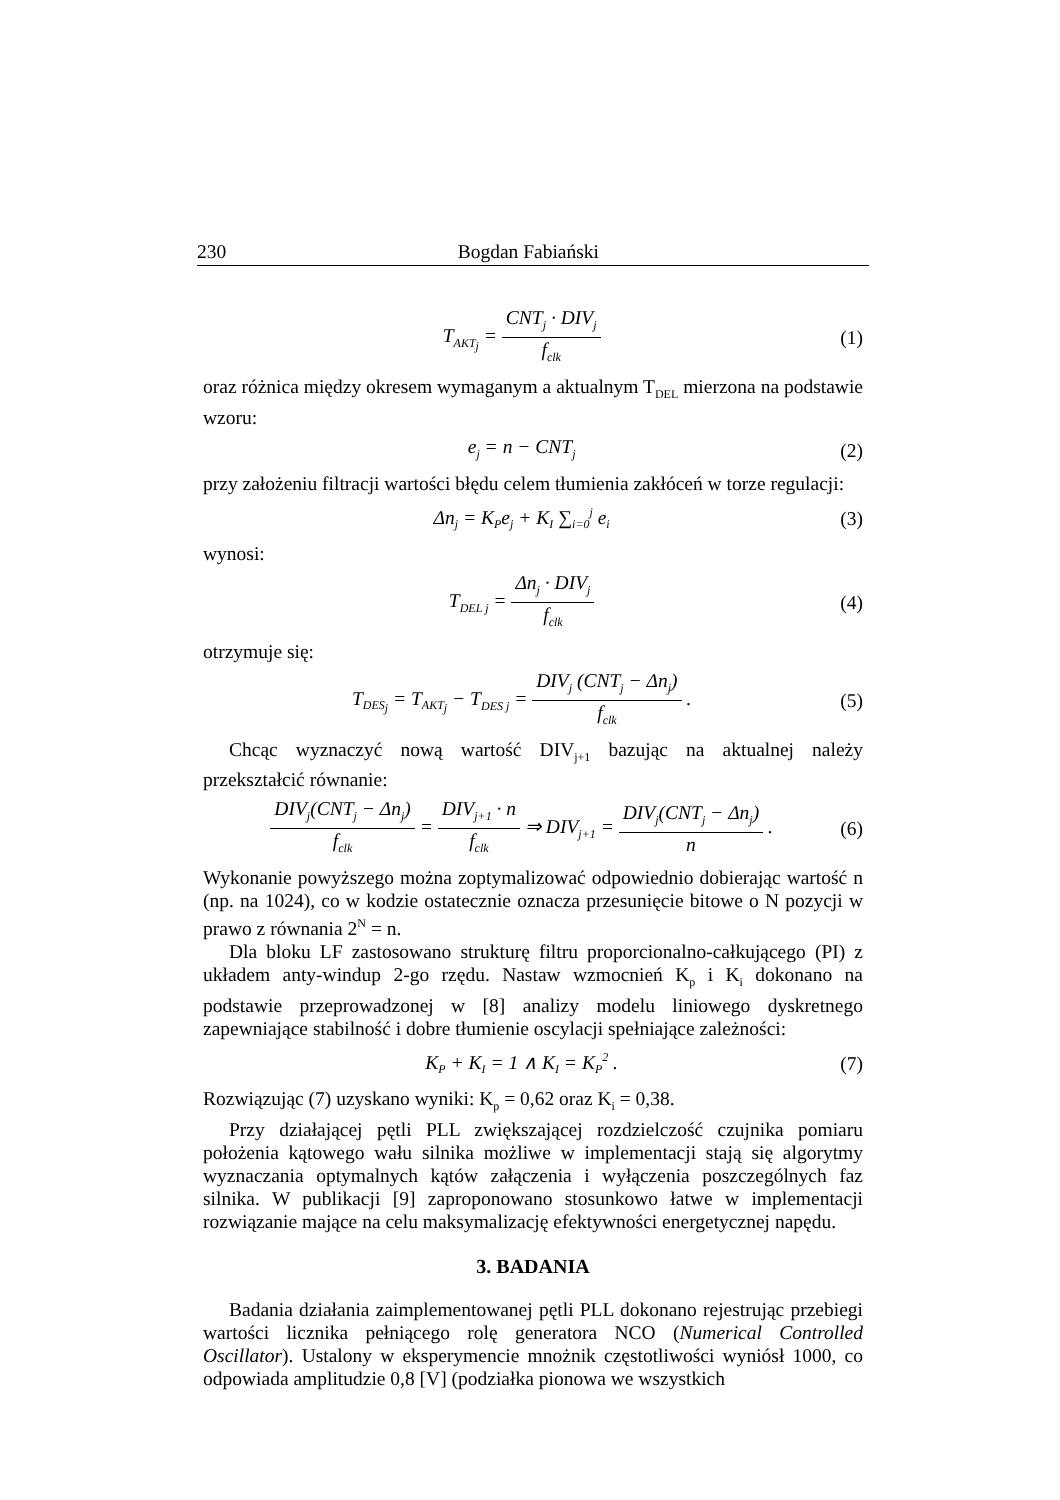230 Bogdan Fabiański
T<sub>AKT<sub>j</sub></sub> = CNT<sub>j</sub> · DIV<sub>j</sub> f<sub>clk</sub>
(1)
oraz różnica między okresem wymaganym a aktualnym T<sub>DEL</sub> mierzona na podstawie wzoru:
e<sub>j</sub> = n − CNT<sub>j</sub>
(2)
przy założeniu filtracji wartości błędu celem tłumienia zakłóceń w torze regulacji:
Δn<sub>j</sub> = K<sub>P</sub>e<sub>j</sub> + K<sub>I</sub> ∑<sub>i=0</sub><sup>j</sup> e<sub>i</sub>
(3)
wynosi:
T<sub>DEL j</sub> = Δn<sub>j</sub> · DIV<sub>j</sub> f<sub>clk</sub>
(4)
otrzymuje się:
T<sub>DES<sub>j</sub></sub> = T<sub>AKT<sub>j</sub></sub> − T<sub>DES j</sub> = DIV<sub>j</sub> (CNT<sub>j</sub> − Δn<sub>j</sub>) f<sub>clk</sub> .
(5)
Chcąc wyznaczyć nową wartość DIV<sub>j+1</sub> bazując na aktualnej należy przekształcić równanie:
DIV<sub>j</sub>(CNT<sub>j</sub> − Δn<sub>j</sub>) f<sub>clk</sub> = DIV<sub>j+1</sub> · n f<sub>clk</sub> ⇒ DIV<sub>j+1</sub> = DIV<sub>j</sub>(CNT<sub>j</sub> − Δn<sub>j</sub>) n .
(6)
Wykonanie powyższego można zoptymalizować odpowiednio dobierając wartość n (np. na 1024), co w kodzie ostatecznie oznacza przesunięcie bitowe o N pozycji w prawo z równania 2<sup>N</sup> = n.
Dla bloku LF zastosowano strukturę filtru proporcionalno-całkującego (PI) z układem anty-windup 2-go rzędu. Nastaw wzmocnień K<sub>p</sub> i K<sub>i</sub> dokonano na podstawie przeprowadzonej w [8] analizy modelu liniowego dyskretnego zapewniające stabilność i dobre tłumienie oscylacji spełniające zależności:
K<sub>P</sub> + K<sub>I</sub> = 1 ∧ K<sub>I</sub> = K<sub>P</sub><sup>2</sup> . (7)
Rozwiązując (7) uzyskano wyniki: K<sub>p</sub> = 0,62 oraz K<sub>i</sub> = 0,38.
Przy działającej pętli PLL zwiększającej rozdzielczość czujnika pomiaru położenia kątowego wału silnika możliwe w implementacji stają się algorytmy wyznaczania optymalnych kątów załączenia i wyłączenia poszczególnych faz silnika. W publikacji [9] zaproponowano stosunkowo łatwe w implementacji rozwiązanie mające na celu maksymalizację efektywności energetycznej napędu.
3. BADANIA
Badania działania zaimplementowanej pętli PLL dokonano rejestrując przebiegi wartości licznika pełniącego rolę generatora NCO (Numerical Controlled Oscillator). Ustalony w eksperymencie mnożnik częstotliwości wyniósł 1000, co odpowiada amplitudzie 0,8 [V] (podziałka pionowa we wszystkich